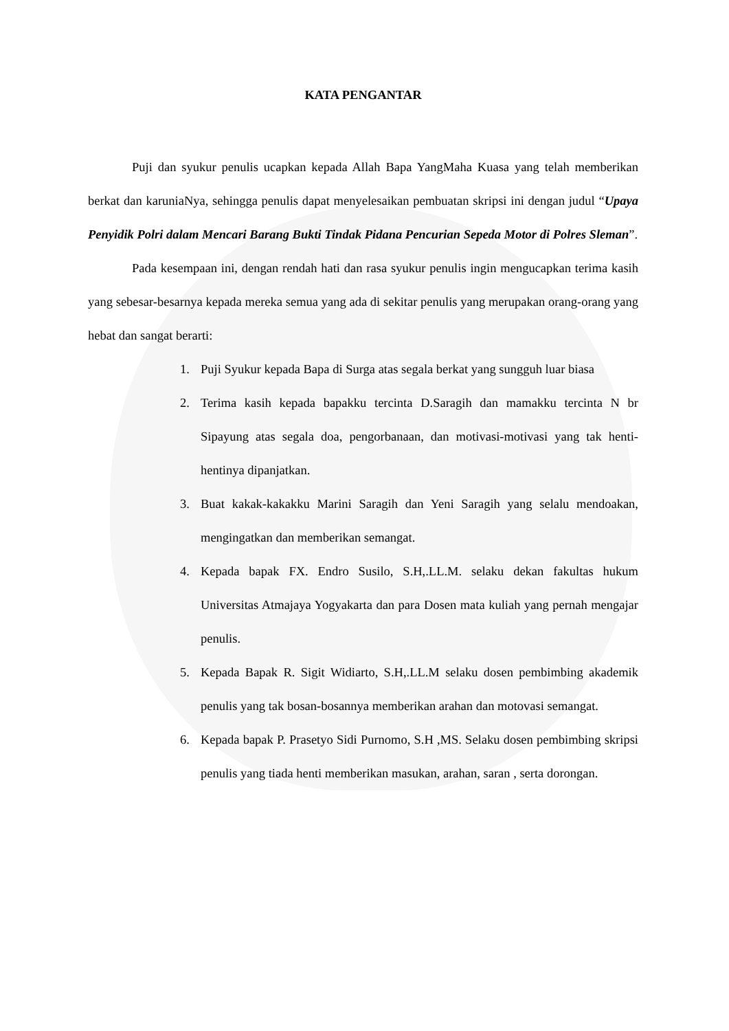KATA PENGANTAR
Puji dan syukur penulis ucapkan kepada Allah Bapa YangMaha Kuasa yang telah memberikan berkat dan karuniaNya, sehingga penulis dapat menyelesaikan pembuatan skripsi ini dengan judul “Upaya Penyidik Polri dalam Mencari Barang Bukti Tindak Pidana Pencurian Sepeda Motor di Polres Sleman”.
Pada kesempaan ini, dengan rendah hati dan rasa syukur penulis ingin mengucapkan terima kasih yang sebesar-besarnya kepada mereka semua yang ada di sekitar penulis yang merupakan orang-orang yang hebat dan sangat berarti:
1. Puji Syukur kepada Bapa di Surga atas segala berkat yang sungguh luar biasa
2. Terima kasih kepada bapakku tercinta D.Saragih dan mamakku tercinta N br Sipayung atas segala doa, pengorbanaan, dan motivasi-motivasi yang tak henti-hentinya dipanjatkan.
3. Buat kakak-kakakku Marini Saragih dan Yeni Saragih yang selalu mendoakan, mengingatkan dan memberikan semangat.
4. Kepada bapak FX. Endro Susilo, S.H,.LL.M. selaku dekan fakultas hukum Universitas Atmajaya Yogyakarta dan para Dosen mata kuliah yang pernah mengajar penulis.
5. Kepada Bapak R. Sigit Widiarto, S.H,.LL.M selaku dosen pembimbing akademik penulis yang tak bosan-bosannya memberikan arahan dan motovasi semangat.
6. Kepada bapak P. Prasetyo Sidi Purnomo, S.H ,MS. Selaku dosen pembimbing skripsi penulis yang tiada henti memberikan masukan, arahan, saran , serta dorongan.